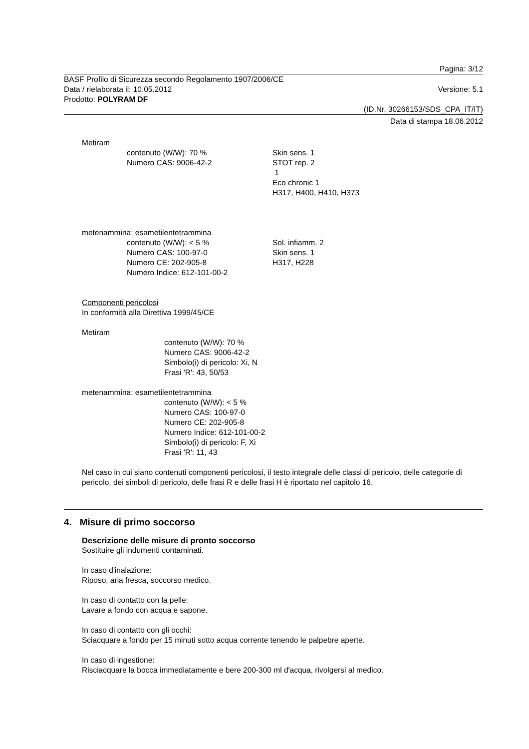Pagina: 3/12
BASF Profilo di Sicurezza secondo Regolamento 1907/2006/CE
Data / rielaborata il: 10.05.2012 Versione: 5.1
Prodotto: POLYRAM DF
(ID.Nr. 30266153/SDS_CPA_IT/IT)
Data di stampa 18.06.2012
Metiram
contenuto (W/W): 70 %
Numero CAS: 9006-42-2
Skin sens. 1
STOT rep. 2
1
Eco chronic 1
H317, H400, H410, H373
metenammina; esametilentetrammina
contenuto (W/W): < 5 %
Numero CAS: 100-97-0
Numero CE: 202-905-8
Numero Indice: 612-101-00-2
Sol. infiamm. 2
Skin sens. 1
H317, H228
Componenti pericolosi
In conformità alla Direttiva 1999/45/CE
Metiram
contenuto (W/W): 70 %
Numero CAS: 9006-42-2
Simbolo(i) di pericolo: Xi, N
Frasi 'R': 43, 50/53
metenammina; esametilentetrammina
contenuto (W/W): < 5 %
Numero CAS: 100-97-0
Numero CE: 202-905-8
Numero Indice: 612-101-00-2
Simbolo(i) di pericolo: F, Xi
Frasi 'R': 11, 43
Nel caso in cui siano contenuti componenti pericolosi, il testo integrale delle classi di pericolo, delle categorie di pericolo, dei simboli di pericolo, delle frasi R e delle frasi H è riportato nel capitolo 16.
4. Misure di primo soccorso
Descrizione delle misure di pronto soccorso
Sostituire gli indumenti contaminati.
In caso d'inalazione:
Riposo, aria fresca, soccorso medico.
In caso di contatto con la pelle:
Lavare a fondo con acqua e sapone.
In caso di contatto con gli occhi:
Sciacquare a fondo per 15 minuti sotto acqua corrente tenendo le palpebre aperte.
In caso di ingestione:
Risciacquare la bocca immediatamente e bere 200-300 ml d'acqua, rivolgersi al medico.